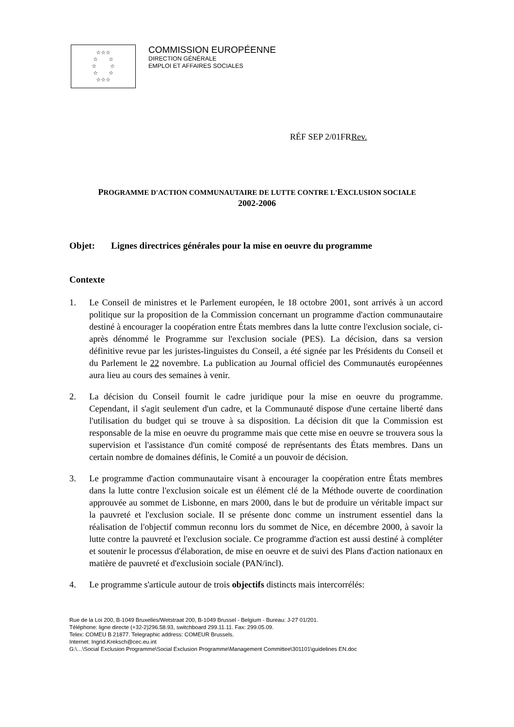☆☆☆
☆ ☆
☆ ☆
☆ ☆
☆☆☆
COMMISSION EUROPÉENNE
DIRECTION GÉNÉRALE
EMPLOI ET AFFAIRES SOCIALES
RÉF SEP 2/01FRRev.
PROGRAMME D'ACTION COMMUNAUTAIRE DE LUTTE CONTRE L'EXCLUSION SOCIALE
2002-2006
Objet: Lignes directrices générales pour la mise en oeuvre du programme
Contexte
1. Le Conseil de ministres et le Parlement européen, le 18 octobre 2001, sont arrivés à un accord politique sur la proposition de la Commission concernant un programme d'action communautaire destiné à encourager la coopération entre États membres dans la lutte contre l'exclusion sociale, ci-après dénommé le Programme sur l'exclusion sociale (PES). La décision, dans sa version définitive revue par les juristes-linguistes du Conseil, a été signée par les Présidents du Conseil et du Parlement le 22 novembre. La publication au Journal officiel des Communautés européennes aura lieu au cours des semaines à venir.
2. La décision du Conseil fournit le cadre juridique pour la mise en oeuvre du programme. Cependant, il s'agit seulement d'un cadre, et la Communauté dispose d'une certaine liberté dans l'utilisation du budget qui se trouve à sa disposition. La décision dit que la Commission est responsable de la mise en oeuvre du programme mais que cette mise en oeuvre se trouvera sous la supervision et l'assistance d'un comité composé de représentants des États membres. Dans un certain nombre de domaines définis, le Comité a un pouvoir de décision.
3. Le programme d'action communautaire visant à encourager la coopération entre États membres dans la lutte contre l'exclusion soicale est un élément clé de la Méthode ouverte de coordination approuvée au sommet de Lisbonne, en mars 2000, dans le but de produire un véritable impact sur la pauvreté et l'exclusion sociale. Il se présente donc comme un instrument essentiel dans la réalisation de l'objectif commun reconnu lors du sommet de Nice, en décembre 2000, à savoir la lutte contre la pauvreté et l'exclusion sociale. Ce programme d'action est aussi destiné à compléter et soutenir le processus d'élaboration, de mise en oeuvre et de suivi des Plans d'action nationaux en matière de pauvreté et d'exclusioin sociale (PAN/incl).
4. Le programme s'articule autour de trois objectifs distincts mais intercorrélés:
Rue de la Loi 200, B-1049 Bruxelles/Wetstraat 200, B-1049 Brussel - Belgium - Bureau: J-27 01/201.
Téléphone: ligne directe (+32-2)296.58.93, switchboard 299.11.11. Fax: 299.05.09.
Telex: COMEU B 21877. Telegraphic address: COMEUR Brussels.
Internet: Ingrid.Kreksch@cec.eu.int
G:\…\Social Exclusion Programme\Social Exclusion Programme\Management Committee\301101\guidelines EN.doc